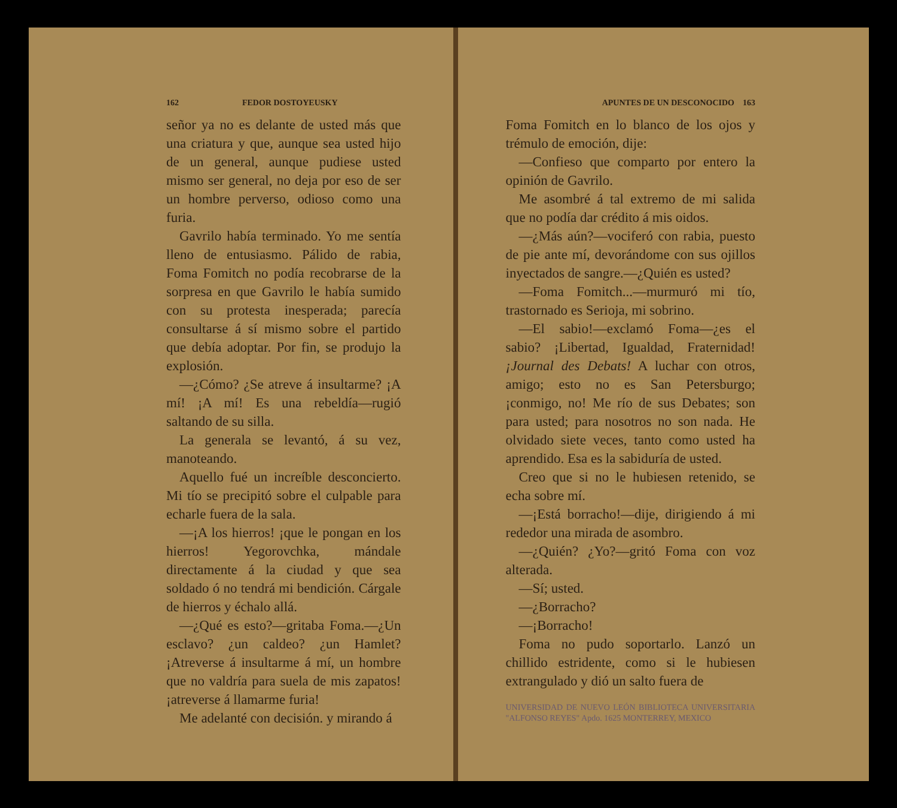162 FEDOR DOSTOYEUSKY
señor ya no es delante de usted más que una criatura y que, aunque sea usted hijo de un general, aunque pudiese usted mismo ser general, no deja por eso de ser un hombre perverso, odioso como una furia.
Gavrilo había terminado. Yo me sentía lleno de entusiasmo. Pálido de rabia, Foma Fomitch no podía recobrarse de la sorpresa en que Gavrilo le había sumido con su protesta inesperada; parecía consultarse á sí mismo sobre el partido que debía adoptar. Por fin, se produjo la explosión.
—¿Cómo? ¿Se atreve á insultarme? ¡A mí! ¡A mí! Es una rebeldía—rugió saltando de su silla.
La generala se levantó, á su vez, manoteando.
Aquello fué un increíble desconcierto. Mi tío se precipitó sobre el culpable para echarle fuera de la sala.
—¡A los hierros! ¡que le pongan en los hierros! Yegorovchka, mándale directamente á la ciudad y que sea soldado ó no tendrá mi bendición. Cárgale de hierros y échalo allá.
—¿Qué es esto?—gritaba Foma.—¿Un esclavo? ¿un caldeo? ¿un Hamlet? ¡Atreverse á insultarme á mí, un hombre que no valdría para suela de mis zapatos! ¡atreverse á llamarme furia!
Me adelanté con decisión. y mirando á
APUNTES DE UN DESCONOCIDO 163
Foma Fomitch en lo blanco de los ojos y trémulo de emoción, dije:
—Confieso que comparto por entero la opinión de Gavrilo.
Me asombré á tal extremo de mi salida que no podía dar crédito á mis oidos.
—¿Más aún?—vociferó con rabia, puesto de pie ante mí, devorándome con sus ojillos inyectados de sangre.—¿Quién es usted?
—Foma Fomitch...—murmuró mi tío, trastornado es Serioja, mi sobrino.
—El sabio!—exclamó Foma—¿es el sabio? ¡Libertad, Igualdad, Fraternidad! ¡Journal des Debats! A luchar con otros, amigo; esto no es San Petersburgo; ¡conmigo, no! Me río de sus Debates; son para usted; para nosotros no son nada. He olvidado siete veces, tanto como usted ha aprendido. Esa es la sabiduría de usted.
Creo que si no le hubiesen retenido, se echa sobre mí.
—¡Está borracho!—dije, dirigiendo á mi rededor una mirada de asombro.
—¿Quién? ¿Yo?—gritó Foma con voz alterada.
—Sí; usted.
—¿Borracho?
—¡Borracho!
Foma no pudo soportarlo. Lanzó un chillido estridente, como si le hubiesen extrangulado y dió un salto fuera de
UNIVERSIDAD DE NUEVO LEÓN BIBLIOTECA UNIVERSITARIA "ALFONSO REYES" Apdo. 1625 MONTERREY, MEXICO